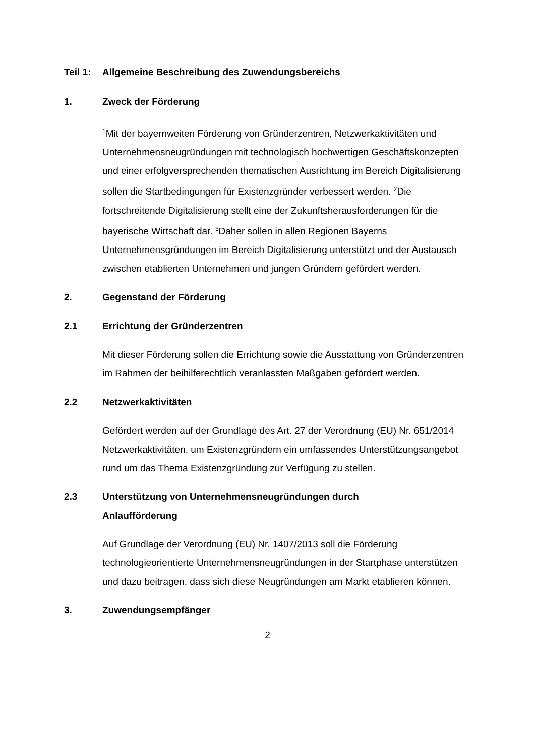Teil 1: Allgemeine Beschreibung des Zuwendungsbereichs
1. Zweck der Förderung
<sup>1</sup> Mit der bayernweiten Förderung von Gründerzentren, Netzwerkaktivitäten und Unternehmensneugründungen mit technologisch hochwertigen Geschäftskonzepten und einer erfolgversprechenden thematischen Ausrichtung im Bereich Digitalisierung sollen die Startbedingungen für Existenzgründer verbessert werden. <sup>2</sup>Die fortschreitende Digitalisierung stellt eine der Zukunftsherausforderungen für die bayerische Wirtschaft dar. <sup>3</sup>Daher sollen in allen Regionen Bayerns Unternehmensgründungen im Bereich Digitalisierung unterstützt und der Austausch zwischen etablierten Unternehmen und jungen Gründern gefördert werden.
2. Gegenstand der Förderung
2.1 Errichtung der Gründerzentren
Mit dieser Förderung sollen die Errichtung sowie die Ausstattung von Gründerzentren im Rahmen der beihilferechtlich veranlassten Maßgaben gefördert werden.
2.2 Netzwerkaktivitäten
Gefördert werden auf der Grundlage des Art. 27 der Verordnung (EU) Nr. 651/2014 Netzwerkaktivitäten, um Existenzgründern ein umfassendes Unterstützungsangebot rund um das Thema Existenzgründung zur Verfügung zu stellen.
2.3 Unterstützung von Unternehmensneugründungen durch Anlaufförderung
Auf Grundlage der Verordnung (EU) Nr. 1407/2013 soll die Förderung technologieorientierte Unternehmensneugründungen in der Startphase unterstützen und dazu beitragen, dass sich diese Neugründungen am Markt etablieren können.
3. Zuwendungsempfänger
2